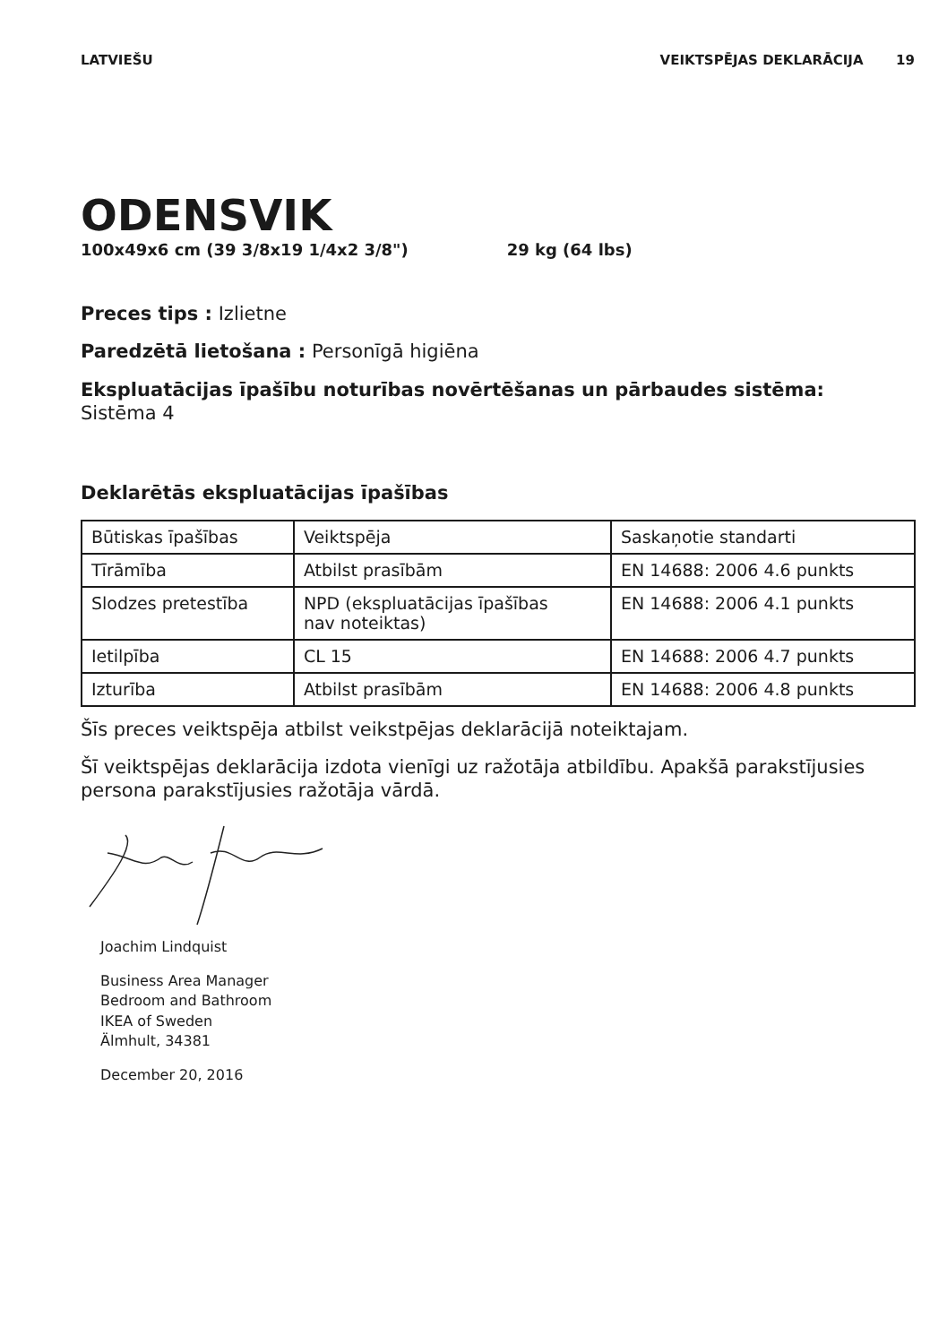LATVIEŠU VEIKTSPĒJAS DEKLARĀCIJA 19
ODENSVIK
100x49x6 cm (39 3/8x19 1/4x2 3/8") 29 kg (64 lbs)
Preces tips : Izlietne
Paredzētā lietošana : Personīgā higiēna
Ekspluatācijas īpašību noturības novērtēšanas un pārbaudes sistēma:
Sistēma 4
Deklarētās ekspluatācijas īpašības
| Būtiskas īpašības | Veiktspēja | Saskaņotie standarti |
| Tīrāmība | Atbilst prasībām | EN 14688: 2006 4.6 punkts |
| Slodzes pretestība | NPD (ekspluatācijas īpašības nav noteiktas) | EN 14688: 2006 4.1 punkts |
| Ietilpība | CL 15 | EN 14688: 2006 4.7 punkts |
| Izturība | Atbilst prasībām | EN 14688: 2006 4.8 punkts |
Šīs preces veiktspēja atbilst veikstpējas deklarācijā noteiktajam.
Šī veiktspējas deklarācija izdota vienīgi uz ražotāja atbildību. Apakšā parakstījusies persona parakstījusies ražotāja vārdā.
Joachim Lindquist
Business Area Manager
Bedroom and Bathroom
IKEA of Sweden
Älmhult, 34381
December 20, 2016